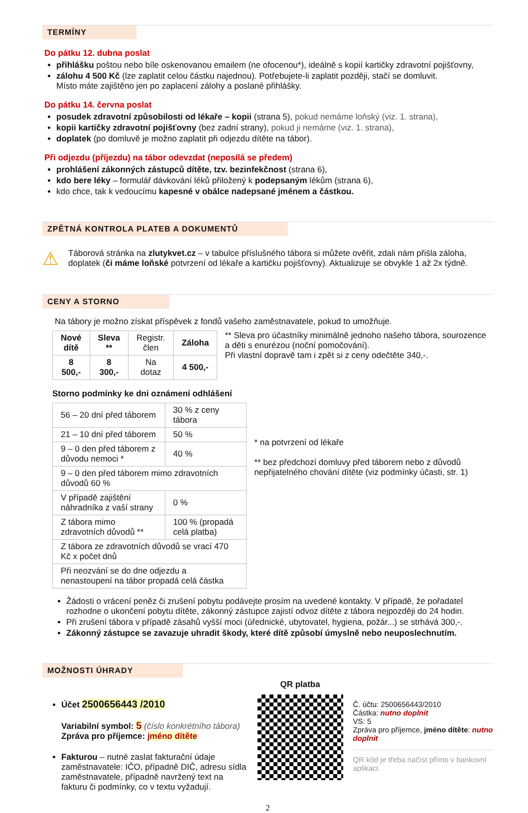TERMÍNY
Do pátku 12. dubna poslat
přihlášku poštou nebo bíle oskenovanou emailem (ne ofocenou*), ideálně s kopií kartičky zdravotní pojišťovny,
zálohu 4 500 Kč (lze zaplatit celou částku najednou). Potřebujete-li zaplatit později, stačí se domluvit.
Místo máte zajištěno jen po zaplacení zálohy a poslané přihlášky.
Do pátku 14. června poslat
posudek zdravotní způsobilosti od lékaře – kopii (strana 5), pokud nemáme loňský (viz. 1. strana),
kopii kartičky zdravotní pojišťovny (bez zadní strany), pokud ji nemáme (viz. 1. strana),
doplatek (po domluvě je možno zaplatit při odjezdu dítěte na tábor).
Při odjezdu (příjezdu) na tábor odevzdat (neposílá se předem)
prohlášení zákonných zástupců dítěte, tzv. bezinfekčnost (strana 6),
kdo bere léky – formulář dávkování léků přiložený k podepsaným lékům (strana 6),
kdo chce, tak k vedoucímu kapesné v obálce nadepsané jménem a částkou.
ZPĚTNÁ KONTROLA PLATEB A DOKUMENTŮ
⚠
Táborová stránka na zlutykvet.cz – v tabulce příslušného tábora si můžete ověřit, zdali nám přišla záloha, doplatek (či máme loňské potvrzení od lékaře a kartičku pojišťovny). Aktualizuje se obvykle 1 až 2x týdně.
CENY A STORNO
Na tábory je možno získat příspěvek z fondů vašeho zaměstnavatele, pokud to umožňuje.
| Nové dítě | Sleva ** | Registr. člen | Záloha |
| 8 500,- | 8 300,- | Na dotaz | 4 500,- |
** Sleva pro účastníky minimálně jednoho našeho tábora, sourozence a děti s enurézou (noční pomočování).
Při vlastní dopravě tam i zpět si z ceny odečtěte 340,-.
Storno podmínky ke dni oznámení odhlášení
| 56 – 20 dní před táborem | 30 % z ceny tábora |
| 21 – 10 dní před táborem | 50 % |
| 9 – 0 den před táborem z důvodu nemoci * | 40 % |
| 9 – 0 den před táborem mimo zdravotních důvodů 60 % | |
| V případě zajištění náhradníka z vaší strany | 0 % |
| Z tábora mimo zdravotních důvodů ** | 100 % (propadá celá platba) |
| Z tábora ze zdravotních důvodů se vrací 470 Kč x počet dnů | |
| Při neozvání se do dne odjezdu a nenastoupení na tábor propadá celá částka | |
* na potvrzení od lékaře
** bez předchozí domluvy před táborem nebo z důvodů nepřijatelného chování dítěte (viz podmínky účasti, str. 1)
Žádosti o vrácení peněz či zrušení pobytu podávejte prosím na uvedené kontakty. V případě, že pořadatel rozhodne o ukončení pobytu dítěte, zákonný zástupce zajistí odvoz dítěte z tábora nejpozději do 24 hodin.
Při zrušení tábora v případě zásahů vyšší moci (úřednické, ubytovatel, hygiena, požár...) se strhává 300,-.
Zákonný zástupce se zavazuje uhradit škody, které dítě způsobí úmyslně nebo neuposlechnutím.
MOŽNOSTI ÚHRADY
Účet 2500656443 /2010
Variabilní symbol: 5 (číslo konkrétního tábora)
Zpráva pro příjemce: jméno dítěte
Fakturou – nutné zaslat fakturační údaje zaměstnavatele: IČO, případně DIČ, adresu sídla zaměstnavatele, případně navržený text na fakturu či podmínky, co v textu vyžadují.
QR platba
Č. účtu: 2500656443/2010
Částka: nutno doplnit
VS: 5
Zpráva pro příjemce, jméno dítěte: nutno doplnit
QR kód je třeba načíst přímo v bankovní aplikaci.
2